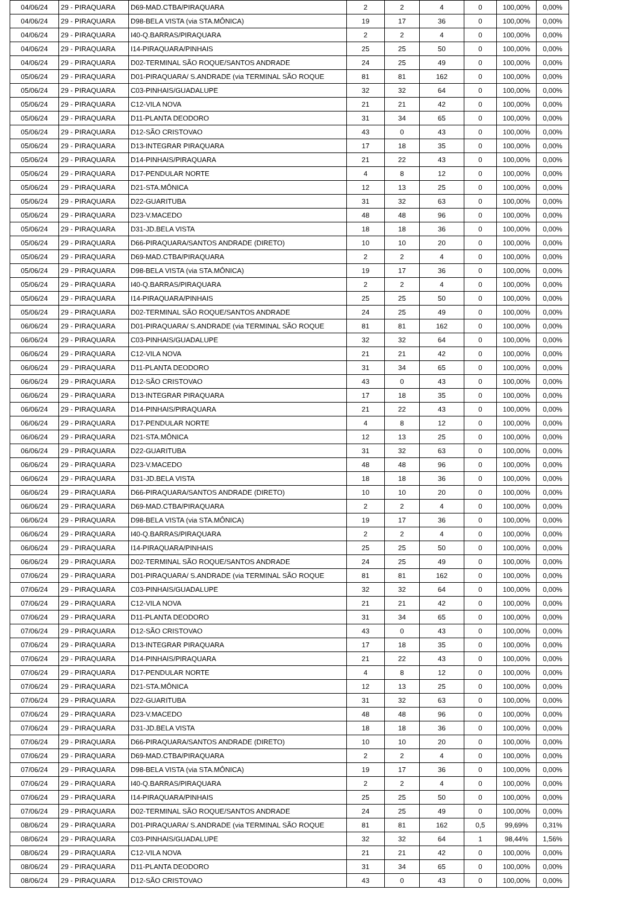| 04/06/24 | 29 - PIRAQUARA | D69-MAD.CTBA/PIRAQUARA | 2 | 2 | 4 | 0 | 100,00% | 0,00% |
| 04/06/24 | 29 - PIRAQUARA | D98-BELA VISTA (via STA.MÔNICA) | 19 | 17 | 36 | 0 | 100,00% | 0,00% |
| 04/06/24 | 29 - PIRAQUARA | I40-Q.BARRAS/PIRAQUARA | 2 | 2 | 4 | 0 | 100,00% | 0,00% |
| 04/06/24 | 29 - PIRAQUARA | I14-PIRAQUARA/PINHAIS | 25 | 25 | 50 | 0 | 100,00% | 0,00% |
| 04/06/24 | 29 - PIRAQUARA | D02-TERMINAL SÃO ROQUE/SANTOS ANDRADE | 24 | 25 | 49 | 0 | 100,00% | 0,00% |
| 05/06/24 | 29 - PIRAQUARA | D01-PIRAQUARA/ S.ANDRADE (via TERMINAL SÃO ROQUE | 81 | 81 | 162 | 0 | 100,00% | 0,00% |
| 05/06/24 | 29 - PIRAQUARA | C03-PINHAIS/GUADALUPE | 32 | 32 | 64 | 0 | 100,00% | 0,00% |
| 05/06/24 | 29 - PIRAQUARA | C12-VILA NOVA | 21 | 21 | 42 | 0 | 100,00% | 0,00% |
| 05/06/24 | 29 - PIRAQUARA | D11-PLANTA DEODORO | 31 | 34 | 65 | 0 | 100,00% | 0,00% |
| 05/06/24 | 29 - PIRAQUARA | D12-SÃO CRISTOVAO | 43 | 0 | 43 | 0 | 100,00% | 0,00% |
| 05/06/24 | 29 - PIRAQUARA | D13-INTEGRAR PIRAQUARA | 17 | 18 | 35 | 0 | 100,00% | 0,00% |
| 05/06/24 | 29 - PIRAQUARA | D14-PINHAIS/PIRAQUARA | 21 | 22 | 43 | 0 | 100,00% | 0,00% |
| 05/06/24 | 29 - PIRAQUARA | D17-PENDULAR NORTE | 4 | 8 | 12 | 0 | 100,00% | 0,00% |
| 05/06/24 | 29 - PIRAQUARA | D21-STA.MÔNICA | 12 | 13 | 25 | 0 | 100,00% | 0,00% |
| 05/06/24 | 29 - PIRAQUARA | D22-GUARITUBA | 31 | 32 | 63 | 0 | 100,00% | 0,00% |
| 05/06/24 | 29 - PIRAQUARA | D23-V.MACEDO | 48 | 48 | 96 | 0 | 100,00% | 0,00% |
| 05/06/24 | 29 - PIRAQUARA | D31-JD.BELA VISTA | 18 | 18 | 36 | 0 | 100,00% | 0,00% |
| 05/06/24 | 29 - PIRAQUARA | D66-PIRAQUARA/SANTOS ANDRADE (DIRETO) | 10 | 10 | 20 | 0 | 100,00% | 0,00% |
| 05/06/24 | 29 - PIRAQUARA | D69-MAD.CTBA/PIRAQUARA | 2 | 2 | 4 | 0 | 100,00% | 0,00% |
| 05/06/24 | 29 - PIRAQUARA | D98-BELA VISTA (via STA.MÔNICA) | 19 | 17 | 36 | 0 | 100,00% | 0,00% |
| 05/06/24 | 29 - PIRAQUARA | I40-Q.BARRAS/PIRAQUARA | 2 | 2 | 4 | 0 | 100,00% | 0,00% |
| 05/06/24 | 29 - PIRAQUARA | I14-PIRAQUARA/PINHAIS | 25 | 25 | 50 | 0 | 100,00% | 0,00% |
| 05/06/24 | 29 - PIRAQUARA | D02-TERMINAL SÃO ROQUE/SANTOS ANDRADE | 24 | 25 | 49 | 0 | 100,00% | 0,00% |
| 06/06/24 | 29 - PIRAQUARA | D01-PIRAQUARA/ S.ANDRADE (via TERMINAL SÃO ROQUE | 81 | 81 | 162 | 0 | 100,00% | 0,00% |
| 06/06/24 | 29 - PIRAQUARA | C03-PINHAIS/GUADALUPE | 32 | 32 | 64 | 0 | 100,00% | 0,00% |
| 06/06/24 | 29 - PIRAQUARA | C12-VILA NOVA | 21 | 21 | 42 | 0 | 100,00% | 0,00% |
| 06/06/24 | 29 - PIRAQUARA | D11-PLANTA DEODORO | 31 | 34 | 65 | 0 | 100,00% | 0,00% |
| 06/06/24 | 29 - PIRAQUARA | D12-SÃO CRISTOVAO | 43 | 0 | 43 | 0 | 100,00% | 0,00% |
| 06/06/24 | 29 - PIRAQUARA | D13-INTEGRAR PIRAQUARA | 17 | 18 | 35 | 0 | 100,00% | 0,00% |
| 06/06/24 | 29 - PIRAQUARA | D14-PINHAIS/PIRAQUARA | 21 | 22 | 43 | 0 | 100,00% | 0,00% |
| 06/06/24 | 29 - PIRAQUARA | D17-PENDULAR NORTE | 4 | 8 | 12 | 0 | 100,00% | 0,00% |
| 06/06/24 | 29 - PIRAQUARA | D21-STA.MÔNICA | 12 | 13 | 25 | 0 | 100,00% | 0,00% |
| 06/06/24 | 29 - PIRAQUARA | D22-GUARITUBA | 31 | 32 | 63 | 0 | 100,00% | 0,00% |
| 06/06/24 | 29 - PIRAQUARA | D23-V.MACEDO | 48 | 48 | 96 | 0 | 100,00% | 0,00% |
| 06/06/24 | 29 - PIRAQUARA | D31-JD.BELA VISTA | 18 | 18 | 36 | 0 | 100,00% | 0,00% |
| 06/06/24 | 29 - PIRAQUARA | D66-PIRAQUARA/SANTOS ANDRADE (DIRETO) | 10 | 10 | 20 | 0 | 100,00% | 0,00% |
| 06/06/24 | 29 - PIRAQUARA | D69-MAD.CTBA/PIRAQUARA | 2 | 2 | 4 | 0 | 100,00% | 0,00% |
| 06/06/24 | 29 - PIRAQUARA | D98-BELA VISTA (via STA.MÔNICA) | 19 | 17 | 36 | 0 | 100,00% | 0,00% |
| 06/06/24 | 29 - PIRAQUARA | I40-Q.BARRAS/PIRAQUARA | 2 | 2 | 4 | 0 | 100,00% | 0,00% |
| 06/06/24 | 29 - PIRAQUARA | I14-PIRAQUARA/PINHAIS | 25 | 25 | 50 | 0 | 100,00% | 0,00% |
| 06/06/24 | 29 - PIRAQUARA | D02-TERMINAL SÃO ROQUE/SANTOS ANDRADE | 24 | 25 | 49 | 0 | 100,00% | 0,00% |
| 07/06/24 | 29 - PIRAQUARA | D01-PIRAQUARA/ S.ANDRADE (via TERMINAL SÃO ROQUE | 81 | 81 | 162 | 0 | 100,00% | 0,00% |
| 07/06/24 | 29 - PIRAQUARA | C03-PINHAIS/GUADALUPE | 32 | 32 | 64 | 0 | 100,00% | 0,00% |
| 07/06/24 | 29 - PIRAQUARA | C12-VILA NOVA | 21 | 21 | 42 | 0 | 100,00% | 0,00% |
| 07/06/24 | 29 - PIRAQUARA | D11-PLANTA DEODORO | 31 | 34 | 65 | 0 | 100,00% | 0,00% |
| 07/06/24 | 29 - PIRAQUARA | D12-SÃO CRISTOVAO | 43 | 0 | 43 | 0 | 100,00% | 0,00% |
| 07/06/24 | 29 - PIRAQUARA | D13-INTEGRAR PIRAQUARA | 17 | 18 | 35 | 0 | 100,00% | 0,00% |
| 07/06/24 | 29 - PIRAQUARA | D14-PINHAIS/PIRAQUARA | 21 | 22 | 43 | 0 | 100,00% | 0,00% |
| 07/06/24 | 29 - PIRAQUARA | D17-PENDULAR NORTE | 4 | 8 | 12 | 0 | 100,00% | 0,00% |
| 07/06/24 | 29 - PIRAQUARA | D21-STA.MÔNICA | 12 | 13 | 25 | 0 | 100,00% | 0,00% |
| 07/06/24 | 29 - PIRAQUARA | D22-GUARITUBA | 31 | 32 | 63 | 0 | 100,00% | 0,00% |
| 07/06/24 | 29 - PIRAQUARA | D23-V.MACEDO | 48 | 48 | 96 | 0 | 100,00% | 0,00% |
| 07/06/24 | 29 - PIRAQUARA | D31-JD.BELA VISTA | 18 | 18 | 36 | 0 | 100,00% | 0,00% |
| 07/06/24 | 29 - PIRAQUARA | D66-PIRAQUARA/SANTOS ANDRADE (DIRETO) | 10 | 10 | 20 | 0 | 100,00% | 0,00% |
| 07/06/24 | 29 - PIRAQUARA | D69-MAD.CTBA/PIRAQUARA | 2 | 2 | 4 | 0 | 100,00% | 0,00% |
| 07/06/24 | 29 - PIRAQUARA | D98-BELA VISTA (via STA.MÔNICA) | 19 | 17 | 36 | 0 | 100,00% | 0,00% |
| 07/06/24 | 29 - PIRAQUARA | I40-Q.BARRAS/PIRAQUARA | 2 | 2 | 4 | 0 | 100,00% | 0,00% |
| 07/06/24 | 29 - PIRAQUARA | I14-PIRAQUARA/PINHAIS | 25 | 25 | 50 | 0 | 100,00% | 0,00% |
| 07/06/24 | 29 - PIRAQUARA | D02-TERMINAL SÃO ROQUE/SANTOS ANDRADE | 24 | 25 | 49 | 0 | 100,00% | 0,00% |
| 08/06/24 | 29 - PIRAQUARA | D01-PIRAQUARA/ S.ANDRADE (via TERMINAL SÃO ROQUE | 81 | 81 | 162 | 0,5 | 99,69% | 0,31% |
| 08/06/24 | 29 - PIRAQUARA | C03-PINHAIS/GUADALUPE | 32 | 32 | 64 | 1 | 98,44% | 1,56% |
| 08/06/24 | 29 - PIRAQUARA | C12-VILA NOVA | 21 | 21 | 42 | 0 | 100,00% | 0,00% |
| 08/06/24 | 29 - PIRAQUARA | D11-PLANTA DEODORO | 31 | 34 | 65 | 0 | 100,00% | 0,00% |
| 08/06/24 | 29 - PIRAQUARA | D12-SÃO CRISTOVAO | 43 | 0 | 43 | 0 | 100,00% | 0,00% |